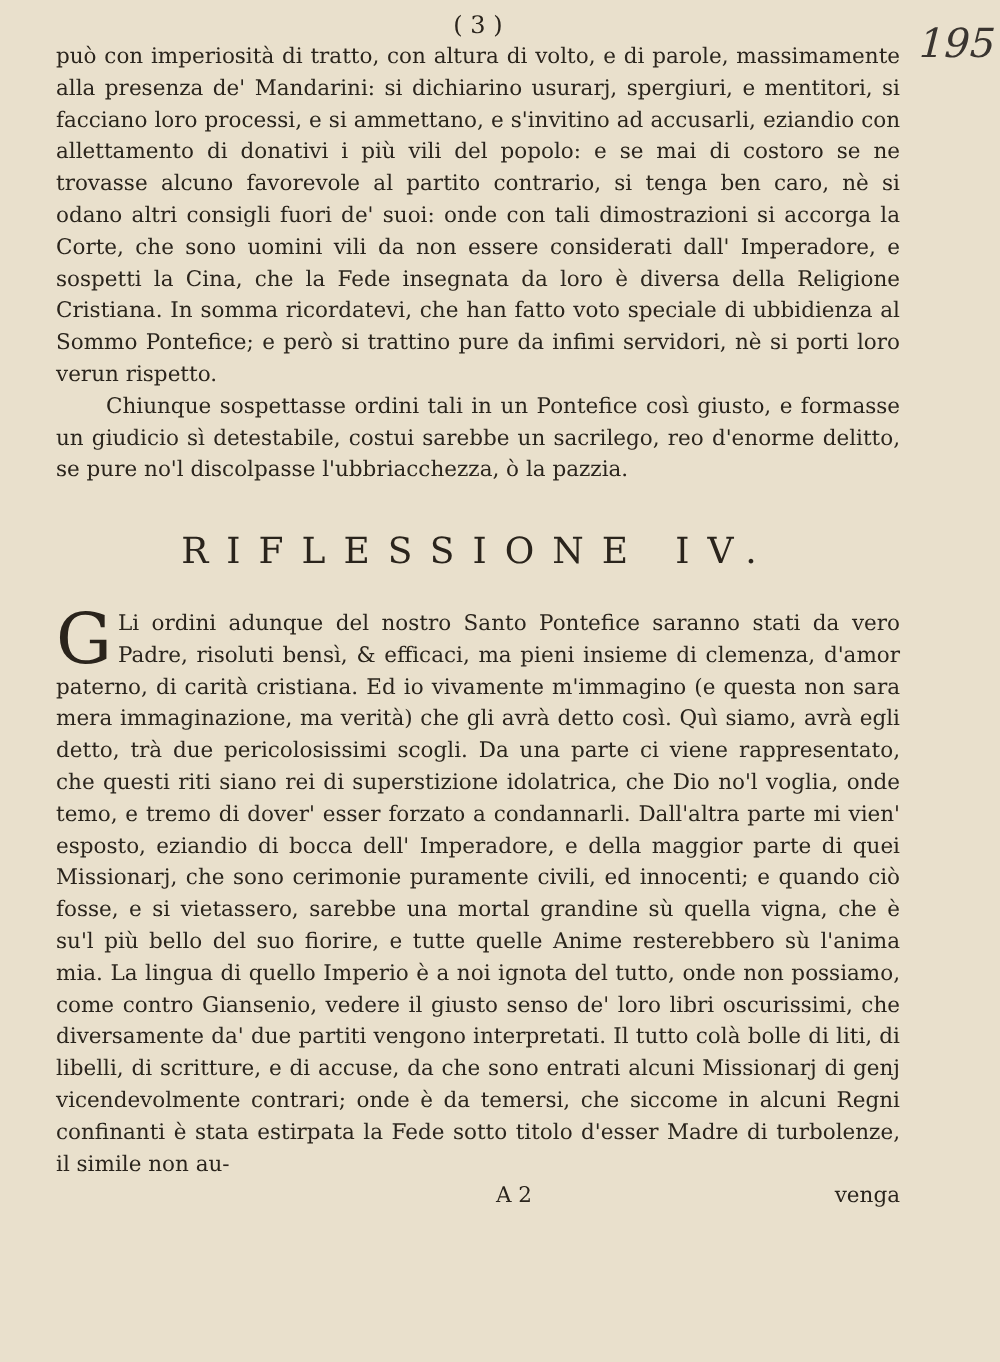195
( 3 )
può con imperiosità di tratto, con altura di volto, e di parole, massimamente alla presenza de' Mandarini: si dichiarino usurarj, spergiuri, e mentitori, si facciano loro processi, e si ammettano, e s'invitino ad accusarli, eziandio con allettamento di donativi i più vili del popolo: e se mai di costoro se ne trovasse alcuno favorevole al partito contrario, si tenga ben caro, nè si odano altri consigli fuori de' suoi: onde con tali dimostrazioni si accorga la Corte, che sono uomini vili da non essere considerati dall' Imperadore, e sospetti la Cina, che la Fede insegnata da loro è diversa della Religione Cristiana. In somma ricordatevi, che han fatto voto speciale di ubbidienza al Sommo Pontefice; e però si trattino pure da infimi servidori, nè si porti loro verun rispetto.
Chiunque sospettasse ordini tali in un Pontefice così giusto, e formasse un giudicio sì detestabile, costui sarebbe un sacrilego, reo d'enorme delitto, se pure no'l discolpasse l'ubbriacchezza, ò la pazzia.
RIFLESSIONE IV.
GLi ordini adunque del nostro Santo Pontefice saranno stati da vero Padre, risoluti bensì, & efficaci, ma pieni insieme di clemenza, d'amor paterno, di carità cristiana. Ed io vivamente m'immagino (e questa non sara mera immaginazione, ma verità) che gli avrà detto così. Quì siamo, avrà egli detto, trà due pericolosissimi scogli. Da una parte ci viene rappresentato, che questi riti siano rei di superstizione idolatrica, che Dio no'l voglia, onde temo, e tremo di dover' esser forzato a condannarli. Dall'altra parte mi vien' esposto, eziandio di bocca dell' Imperadore, e della maggior parte di quei Missionarj, che sono cerimonie puramente civili, ed innocenti; e quando ciò fosse, e si vietassero, sarebbe una mortal grandine sù quella vigna, che è su'l più bello del suo fiorire, e tutte quelle Anime resterebbero sù l'anima mia. La lingua di quello Imperio è a noi ignota del tutto, onde non possiamo, come contro Giansenio, vedere il giusto senso de' loro libri oscurissimi, che diversamente da' due partiti vengono interpretati. Il tutto colà bolle di liti, di libelli, di scritture, e di accuse, da che sono entrati alcuni Missionarj di genj vicendevolmente contrari; onde è da temersi, che siccome in alcuni Regni confinanti è stata estirpata la Fede sotto titolo d'esser Madre di turbolenze, il simile non au-
A 2 venga